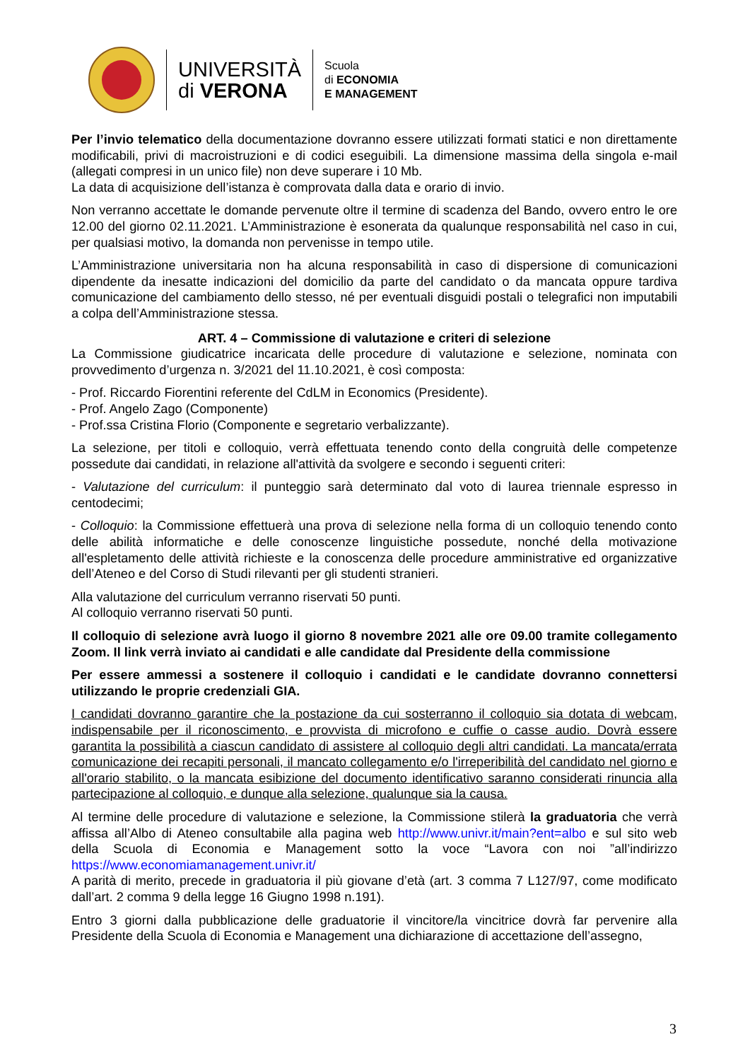UNIVERSITÀ
di VERONA
Scuola
di ECONOMIA
E MANAGEMENT
Per l’invio telematico della documentazione dovranno essere utilizzati formati statici e non direttamente modificabili, privi di macroistruzioni e di codici eseguibili. La dimensione massima della singola e-mail (allegati compresi in un unico file) non deve superare i 10 Mb.
La data di acquisizione dell’istanza è comprovata dalla data e orario di invio.
Non verranno accettate le domande pervenute oltre il termine di scadenza del Bando, ovvero entro le ore 12.00 del giorno 02.11.2021. L’Amministrazione è esonerata da qualunque responsabilità nel caso in cui, per qualsiasi motivo, la domanda non pervenisse in tempo utile.
L’Amministrazione universitaria non ha alcuna responsabilità in caso di dispersione di comunicazioni dipendente da inesatte indicazioni del domicilio da parte del candidato o da mancata oppure tardiva comunicazione del cambiamento dello stesso, né per eventuali disguidi postali o telegrafici non imputabili a colpa dell’Amministrazione stessa.
ART. 4 – Commissione di valutazione e criteri di selezione
La Commissione giudicatrice incaricata delle procedure di valutazione e selezione, nominata con provvedimento d’urgenza n. 3/2021 del 11.10.2021, è così composta:
- Prof. Riccardo Fiorentini referente del CdLM in Economics (Presidente).
- Prof. Angelo Zago (Componente)
- Prof.ssa Cristina Florio (Componente e segretario verbalizzante).
La selezione, per titoli e colloquio, verrà effettuata tenendo conto della congruità delle competenze possedute dai candidati, in relazione all'attività da svolgere e secondo i seguenti criteri:
- Valutazione del curriculum: il punteggio sarà determinato dal voto di laurea triennale espresso in centodecimi;
- Colloquio: la Commissione effettuerà una prova di selezione nella forma di un colloquio tenendo conto delle abilità informatiche e delle conoscenze linguistiche possedute, nonché della motivazione all'espletamento delle attività richieste e la conoscenza delle procedure amministrative ed organizzative dell’Ateneo e del Corso di Studi rilevanti per gli studenti stranieri.
Alla valutazione del curriculum verranno riservati 50 punti.
Al colloquio verranno riservati 50 punti.
Il colloquio di selezione avrà luogo il giorno 8 novembre 2021 alle ore 09.00 tramite collegamento Zoom. Il link verrà inviato ai candidati e alle candidate dal Presidente della commissione
Per essere ammessi a sostenere il colloquio i candidati e le candidate dovranno connettersi utilizzando le proprie credenziali GIA.
I candidati dovranno garantire che la postazione da cui sosterranno il colloquio sia dotata di webcam, indispensabile per il riconoscimento, e provvista di microfono e cuffie o casse audio. Dovrà essere garantita la possibilità a ciascun candidato di assistere al colloquio degli altri candidati. La mancata/errata comunicazione dei recapiti personali, il mancato collegamento e/o l'irreperibilità del candidato nel giorno e all'orario stabilito, o la mancata esibizione del documento identificativo saranno considerati rinuncia alla partecipazione al colloquio, e dunque alla selezione, qualunque sia la causa.
Al termine delle procedure di valutazione e selezione, la Commissione stilerà la graduatoria che verrà affissa all’Albo di Ateneo consultabile alla pagina web http://www.univr.it/main?ent=albo e sul sito web della Scuola di Economia e Management sotto la voce “Lavora con noi ”all’indirizzo https://www.economiamanagement.univr.it/
A parità di merito, precede in graduatoria il più giovane d’età (art. 3 comma 7 L127/97, come modificato dall’art. 2 comma 9 della legge 16 Giugno 1998 n.191).
Entro 3 giorni dalla pubblicazione delle graduatorie il vincitore/la vincitrice dovrà far pervenire alla Presidente della Scuola di Economia e Management una dichiarazione di accettazione dell’assegno,
3